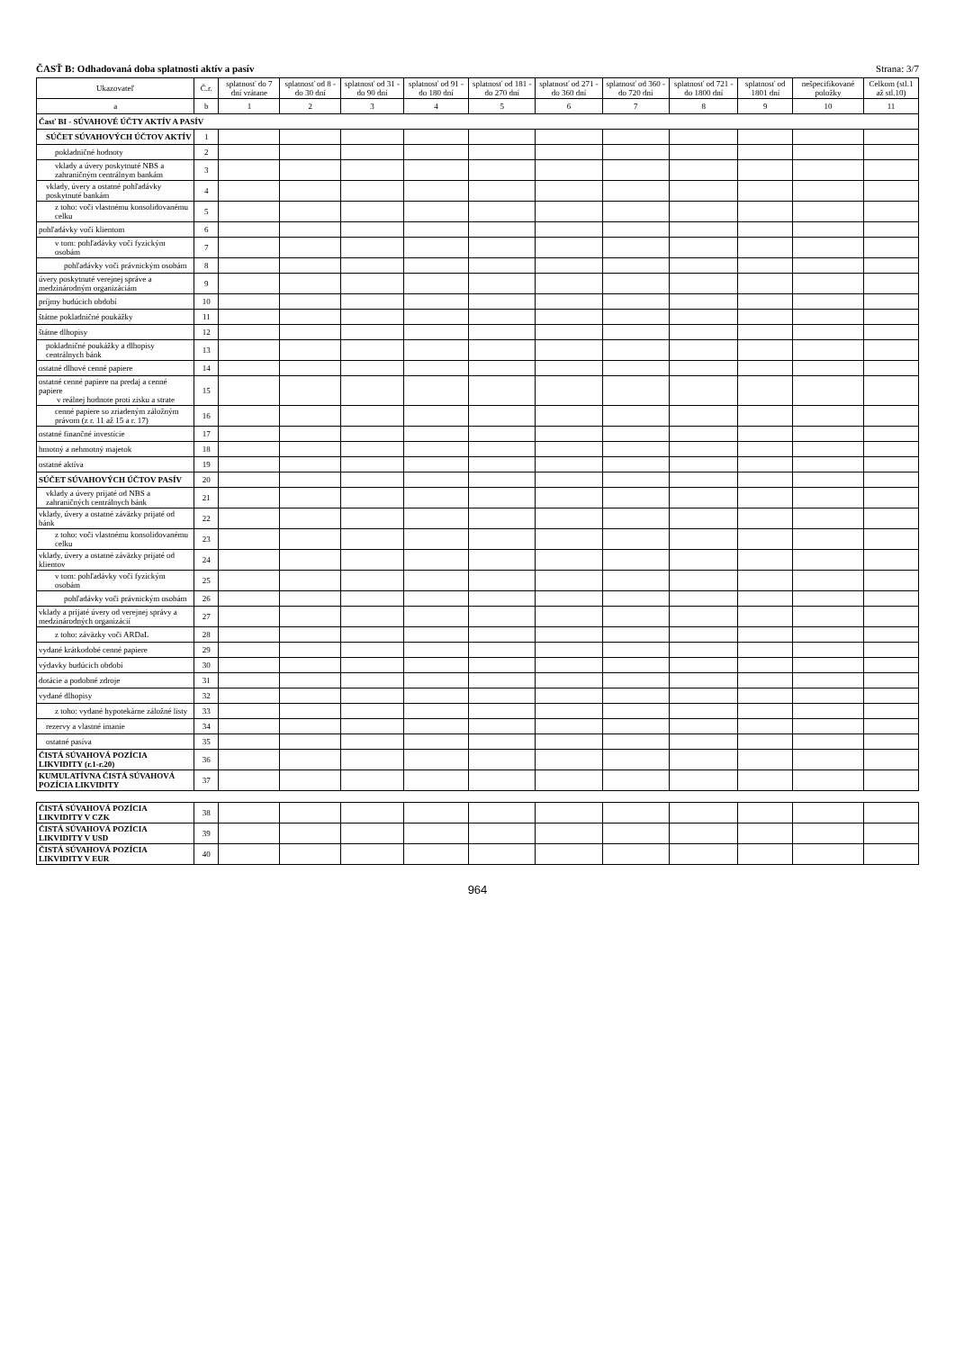ČASŤ B: Odhadovaná doba splatnosti aktív a pasív Strana: 3/7
| Ukazovateľ | Č.r. | splatnosť do 7 dní vrátane | splatnosť od 8 - do 30 dní | splatnosť od 31 - do 90 dní | splatnosť od 91 - do 180 dní | splatnosť od 181 - do 270 dní | splatnosť od 271 - do 360 dní | splatnosť od 360 - do 720 dní | splatnosť od 721 - do 1800 dní | splatnosť od 1801 dní | nešpecifikované položky | Celkom (stl.1 až stl.10) |
| --- | --- | --- | --- | --- | --- | --- | --- | --- | --- | --- | --- | --- |
| a | b | 1 | 2 | 3 | 4 | 5 | 6 | 7 | 8 | 9 | 10 | 11 |
| Časť BI - SÚVAHOVÉ ÚČTY AKTÍV A PASÍV | | | | | | | | | | | | |
| SÚČET SÚVAHOVÝCH ÚČTOV AKTÍV | 1 | | | | | | | | | | | |
| pokladničné hodnoty | 2 | | | | | | | | | | | |
| vklady a úvery poskytnuté NBS a zahraničným centrálnym bankám | 3 | | | | | | | | | | | |
| vklady, úvery a ostatné pohľadávky poskytnuté bankám | 4 | | | | | | | | | | | |
| z toho: voči vlastnému konsolidovanému celku | 5 | | | | | | | | | | | |
| pohľadávky voči klientom | 6 | | | | | | | | | | | |
| v tom: pohľadávky voči fyzickým osobám | 7 | | | | | | | | | | | |
| pohľadávky voči právnickým osobám | 8 | | | | | | | | | | | |
| úvery poskytnuté verejnej správe a medzinárodným organizáciám | 9 | | | | | | | | | | | |
| príjmy budúcich období | 10 | | | | | | | | | | | |
| štátne pokladničné poukážky | 11 | | | | | | | | | | | |
| štátne dlhopisy | 12 | | | | | | | | | | | |
| pokladničné poukážky a dlhopisy centrálnych bánk | 13 | | | | | | | | | | | |
| ostatné dlhové cenné papiere | 14 | | | | | | | | | | | |
| ostatné cenné papiere na predaj a cenné papiere v reálnej hodnote proti zisku a strate | 15 | | | | | | | | | | | |
| cenné papiere so zriadeným záložným právom (z r. 11 až 15 a r. 17) | 16 | | | | | | | | | | | |
| ostatné finančné investície | 17 | | | | | | | | | | | |
| hmotný a nehmotný majetok | 18 | | | | | | | | | | | |
| ostatné aktíva | 19 | | | | | | | | | | | |
| SÚČET SÚVAHOVÝCH ÚČTOV PASÍV | 20 | | | | | | | | | | | |
| vklady a úvery prijaté od NBS a zahraničných centrálnych bánk | 21 | | | | | | | | | | | |
| vklady, úvery a ostatné záväzky prijaté od bánk | 22 | | | | | | | | | | | |
| z toho: voči vlastnému konsolidovanému celku | 23 | | | | | | | | | | | |
| vklady, úvery a ostatné záväzky prijaté od klientov | 24 | | | | | | | | | | | |
| v tom: pohľadávky voči fyzickým osobám | 25 | | | | | | | | | | | |
| pohľadávky voči právnickým osobám | 26 | | | | | | | | | | | |
| vklady a prijaté úvery od verejnej správy a medzinárodných organizácií | 27 | | | | | | | | | | | |
| z toho: záväzky voči ARDaL | 28 | | | | | | | | | | | |
| vydané krátkodobé cenné papiere | 29 | | | | | | | | | | | |
| výdavky budúcich období | 30 | | | | | | | | | | | |
| dotácie a podobné zdroje | 31 | | | | | | | | | | | |
| vydané dlhopisy | 32 | | | | | | | | | | | |
| z toho: vydané hypotekárne záložné listy | 33 | | | | | | | | | | | |
| rezervy a vlastné imanie | 34 | | | | | | | | | | | |
| ostatné pasíva | 35 | | | | | | | | | | | |
| ČISTÁ SÚVAHOVÁ POZÍCIA LIKVIDITY (r.1-r.20) | 36 | | | | | | | | | | | |
| KUMULATÍVNA ČISTÁ SÚVAHOVÁ POZÍCIA LIKVIDITY | 37 | | | | | | | | | | | |
| ČISTÁ SÚVAHOVÁ POZÍCIA LIKVIDITY V CZK | 38 | | | | | | | | | | | |
| ČISTÁ SÚVAHOVÁ POZÍCIA LIKVIDITY V USD | 39 | | | | | | | | | | | |
| ČISTÁ SÚVAHOVÁ POZÍCIA LIKVIDITY V EUR | 40 | | | | | | | | | | | |
964